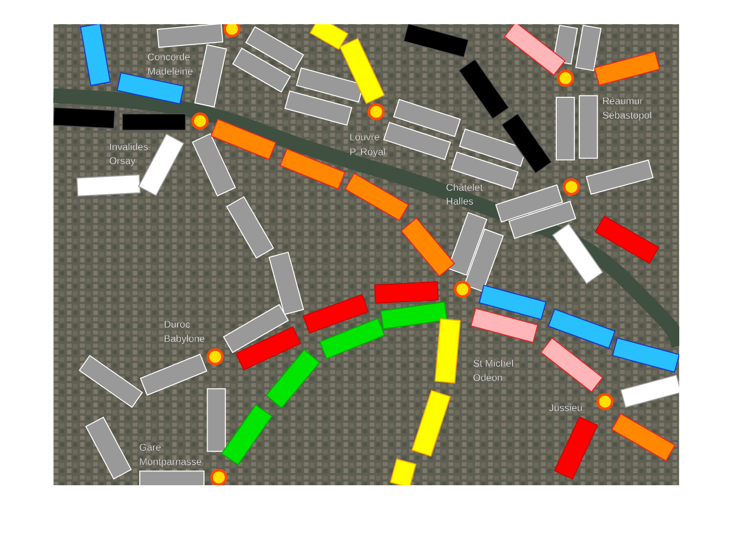Concorde
Madeleine
Réaumur
Sébastopol
Louvre
P. Royal
Invalides
Orsay
Châtelet
Halles
Duroc
Babylone
St Michel
Odéon
Jussieu
Gare
Montparnasse